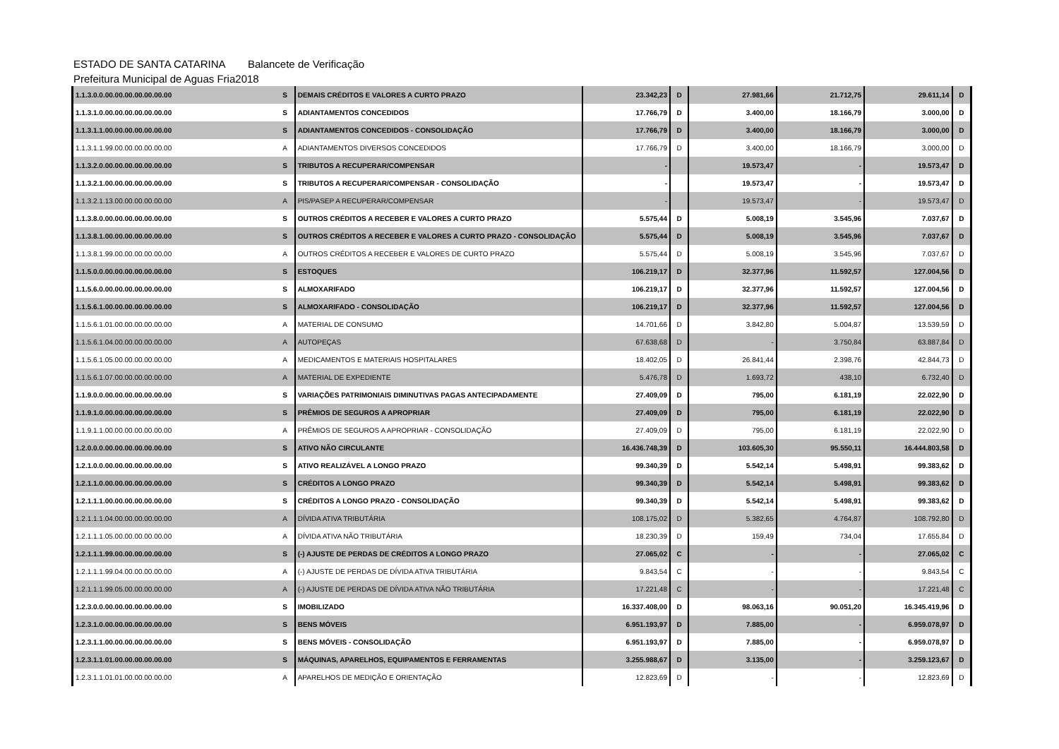ESTADO DE SANTA CATARINA Balancete de Verificação
Prefeitura Municipal de Aguas Fria 2018
| 1.1.3.0.0.00.00.00.00.00.00.00 | S | DEMAIS CRÉDITOS E VALORES A CURTO PRAZO | 23.342,23 | D | 27.981,66 | 21.712,75 | 29.611,14 | D |
| 1.1.3.1.0.00.00.00.00.00.00.00 | S | ADIANTAMENTOS CONCEDIDOS | 17.766,79 | D | 3.400,00 | 18.166,79 | 3.000,00 | D |
| 1.1.3.1.1.00.00.00.00.00.00.00 | S | ADIANTAMENTOS CONCEDIDOS - CONSOLIDAÇÃO | 17.766,79 | D | 3.400,00 | 18.166,79 | 3.000,00 | D |
| 1.1.3.1.1.99.00.00.00.00.00.00 | A | ADIANTAMENTOS DIVERSOS CONCEDIDOS | 17.766,79 | D | 3.400,00 | 18.166,79 | 3.000,00 | D |
| 1.1.3.2.0.00.00.00.00.00.00.00 | S | TRIBUTOS A RECUPERAR/COMPENSAR | - | | 19.573,47 | - | 19.573,47 | D |
| 1.1.3.2.1.00.00.00.00.00.00.00 | S | TRIBUTOS A RECUPERAR/COMPENSAR - CONSOLIDAÇÃO | - | | 19.573,47 | - | 19.573,47 | D |
| 1.1.3.2.1.13.00.00.00.00.00.00 | A | PIS/PASEP A RECUPERAR/COMPENSAR | - | | 19.573,47 | - | 19.573,47 | D |
| 1.1.3.8.0.00.00.00.00.00.00.00 | S | OUTROS CRÉDITOS A RECEBER E VALORES A CURTO PRAZO | 5.575,44 | D | 5.008,19 | 3.545,96 | 7.037,67 | D |
| 1.1.3.8.1.00.00.00.00.00.00.00 | S | OUTROS CRÉDITOS A RECEBER E VALORES A CURTO PRAZO - CONSOLIDAÇÃO | 5.575,44 | D | 5.008,19 | 3.545,96 | 7.037,67 | D |
| 1.1.3.8.1.99.00.00.00.00.00.00 | A | OUTROS CRÉDITOS A RECEBER E VALORES DE CURTO PRAZO | 5.575,44 | D | 5.008,19 | 3.545,96 | 7.037,67 | D |
| 1.1.5.0.0.00.00.00.00.00.00.00 | S | ESTOQUES | 106.219,17 | D | 32.377,96 | 11.592,57 | 127.004,56 | D |
| 1.1.5.6.0.00.00.00.00.00.00.00 | S | ALMOXARIFADO | 106.219,17 | D | 32.377,96 | 11.592,57 | 127.004,56 | D |
| 1.1.5.6.1.00.00.00.00.00.00.00 | S | ALMOXARIFADO - CONSOLIDAÇÃO | 106.219,17 | D | 32.377,96 | 11.592,57 | 127.004,56 | D |
| 1.1.5.6.1.01.00.00.00.00.00.00 | A | MATERIAL DE CONSUMO | 14.701,66 | D | 3.842,80 | 5.004,87 | 13.539,59 | D |
| 1.1.5.6.1.04.00.00.00.00.00.00 | A | AUTOPEÇAS | 67.638,68 | D | - | 3.750,84 | 63.887,84 | D |
| 1.1.5.6.1.05.00.00.00.00.00.00 | A | MEDICAMENTOS E MATERIAIS HOSPITALARES | 18.402,05 | D | 26.841,44 | 2.398,76 | 42.844,73 | D |
| 1.1.5.6.1.07.00.00.00.00.00.00 | A | MATERIAL DE EXPEDIENTE | 5.476,78 | D | 1.693,72 | 438,10 | 6.732,40 | D |
| 1.1.9.0.0.00.00.00.00.00.00.00 | S | VARIAÇÕES PATRIMONIAIS DIMINUTIVAS PAGAS ANTECIPADAMENTE | 27.409,09 | D | 795,00 | 6.181,19 | 22.022,90 | D |
| 1.1.9.1.0.00.00.00.00.00.00.00 | S | PRÊMIOS DE SEGUROS A APROPRIAR | 27.409,09 | D | 795,00 | 6.181,19 | 22.022,90 | D |
| 1.1.9.1.1.00.00.00.00.00.00.00 | A | PRÊMIOS DE SEGUROS A APROPRIAR - CONSOLIDAÇÃO | 27.409,09 | D | 795,00 | 6.181,19 | 22.022,90 | D |
| 1.2.0.0.0.00.00.00.00.00.00.00 | S | ATIVO NÃO CIRCULANTE | 16.436.748,39 | D | 103.605,30 | 95.550,11 | 16.444.803,58 | D |
| 1.2.1.0.0.00.00.00.00.00.00.00 | S | ATIVO REALIZÁVEL A LONGO PRAZO | 99.340,39 | D | 5.542,14 | 5.498,91 | 99.383,62 | D |
| 1.2.1.1.0.00.00.00.00.00.00.00 | S | CRÉDITOS A LONGO PRAZO | 99.340,39 | D | 5.542,14 | 5.498,91 | 99.383,62 | D |
| 1.2.1.1.1.00.00.00.00.00.00.00 | S | CRÉDITOS A LONGO PRAZO - CONSOLIDAÇÃO | 99.340,39 | D | 5.542,14 | 5.498,91 | 99.383,62 | D |
| 1.2.1.1.1.04.00.00.00.00.00.00 | A | DÍVIDA ATIVA TRIBUTÁRIA | 108.175,02 | D | 5.382,65 | 4.764,87 | 108.792,80 | D |
| 1.2.1.1.1.05.00.00.00.00.00.00 | A | DÍVIDA ATIVA NÃO TRIBUTÁRIA | 18.230,39 | D | 159,49 | 734,04 | 17.655,84 | D |
| 1.2.1.1.1.99.00.00.00.00.00.00 | S | (-) AJUSTE DE PERDAS DE CRÉDITOS A LONGO PRAZO | 27.065,02 | C | - | - | 27.065,02 | C |
| 1.2.1.1.1.99.04.00.00.00.00.00 | A | (-) AJUSTE DE PERDAS DE DÍVIDA ATIVA TRIBUTÁRIA | 9.843,54 | C | - | - | 9.843,54 | C |
| 1.2.1.1.1.99.05.00.00.00.00.00 | A | (-) AJUSTE DE PERDAS DE DÍVIDA ATIVA NÃO TRIBUTÁRIA | 17.221,48 | C | - | - | 17.221,48 | C |
| 1.2.3.0.0.00.00.00.00.00.00.00 | S | IMOBILIZADO | 16.337.408,00 | D | 98.063,16 | 90.051,20 | 16.345.419,96 | D |
| 1.2.3.1.0.00.00.00.00.00.00.00 | S | BENS MÓVEIS | 6.951.193,97 | D | 7.885,00 | - | 6.959.078,97 | D |
| 1.2.3.1.1.00.00.00.00.00.00.00 | S | BENS MÓVEIS - CONSOLIDAÇÃO | 6.951.193,97 | D | 7.885,00 | - | 6.959.078,97 | D |
| 1.2.3.1.1.01.00.00.00.00.00.00 | S | MÁQUINAS, APARELHOS, EQUIPAMENTOS E FERRAMENTAS | 3.255.988,67 | D | 3.135,00 | - | 3.259.123,67 | D |
| 1.2.3.1.1.01.01.00.00.00.00.00 | A | APARELHOS DE MEDIÇÃO E ORIENTAÇÃO | 12.823,69 | D | - | - | 12.823,69 | D |